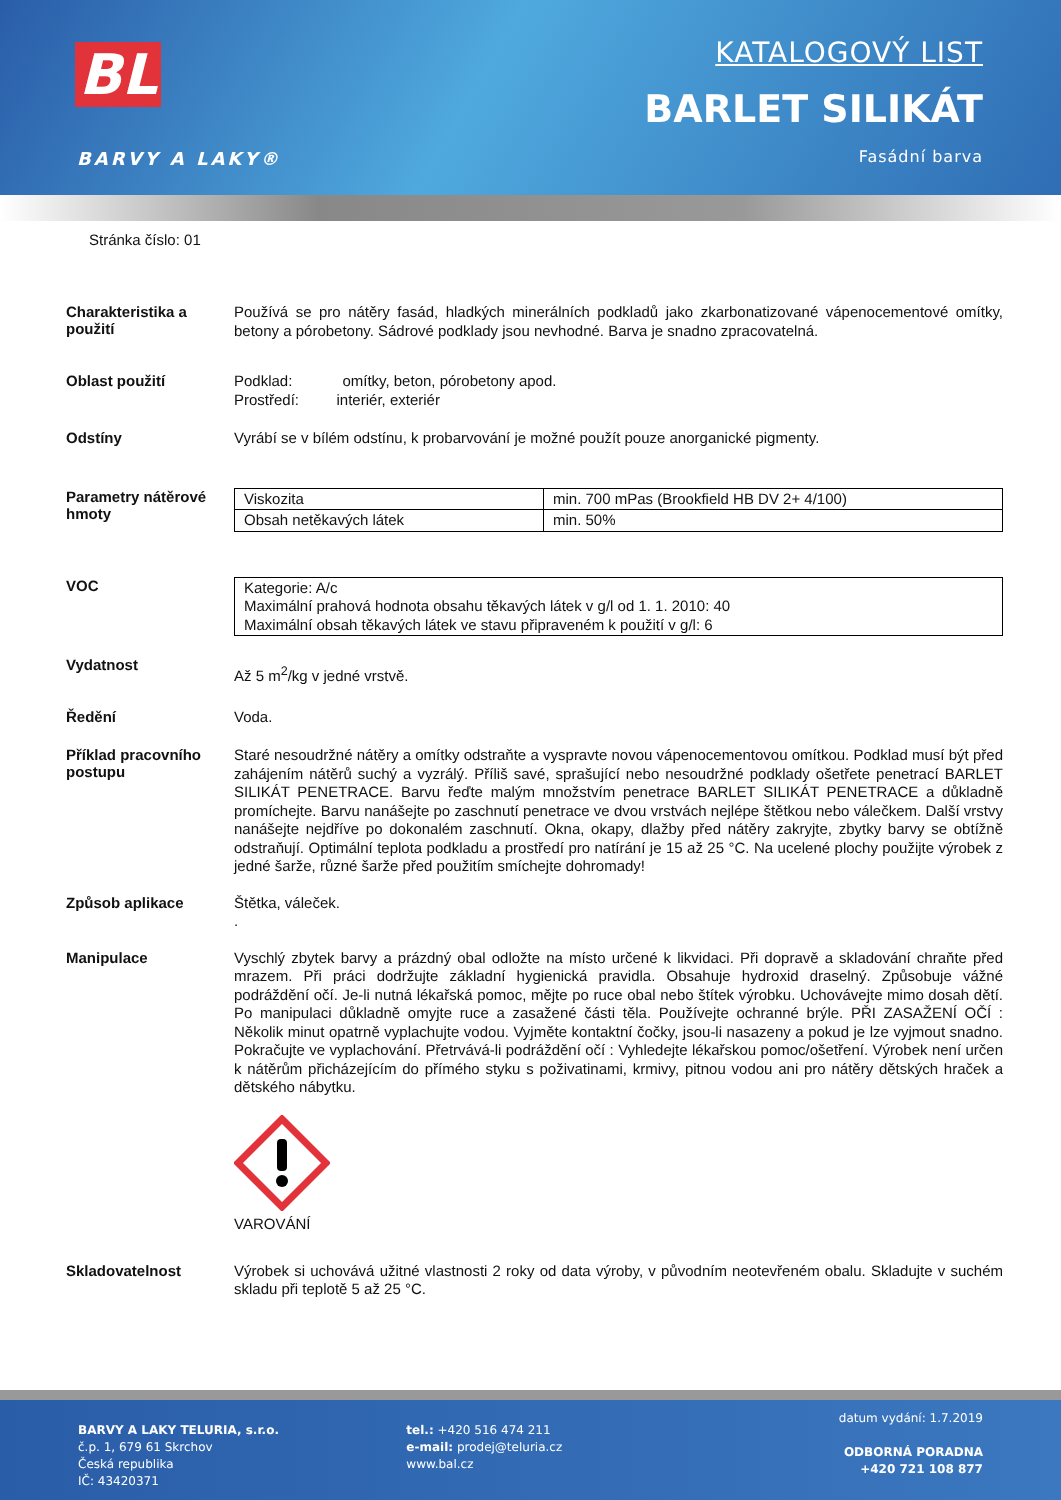BL
BARVY A LAKY®
KATALOGOVÝ LIST
BARLET SILIKÁT
Fasádní barva
Stránka číslo: 01
Charakteristika a použití
Používá se pro nátěry fasád, hladkých minerálních podkladů jako zkarbonatizované vápenocementové omítky, betony a pórobetony. Sádrové podklady jsou nevhodné. Barva je snadno zpracovatelná.
Oblast použití
Podklad: omítky, beton, pórobetony apod.
Prostředí: interiér, exteriér
Odstíny
Vyrábí se v bílém odstínu, k probarvování je možné použít pouze anorganické pigmenty.
Parametry nátěrové hmoty
| Viskozita | min. 700 mPas (Brookfield HB DV 2+ 4/100) |
| Obsah netěkavých látek | min. 50% |
VOC
| Kategorie: A/c Maximální prahová hodnota obsahu těkavých látek v g/l od 1. 1. 2010: 40 Maximální obsah těkavých látek ve stavu připraveném k použití v g/l: 6 |
Vydatnost
Až 5 m<sup>2</sup>/kg v jedné vrstvě.
Ředění
Voda.
Příklad pracovního postupu
Staré nesoudržné nátěry a omítky odstraňte a vyspravte novou vápenocementovou omítkou. Podklad musí být před zahájením nátěrů suchý a vyzrálý. Příliš savé, sprašující nebo nesoudržné podklady ošetřete penetrací BARLET SILIKÁT PENETRACE. Barvu řeďte malým množstvím penetrace BARLET SILIKÁT PENETRACE a důkladně promíchejte. Barvu nanášejte po zaschnutí penetrace ve dvou vrstvách nejlépe štětkou nebo válečkem. Další vrstvy nanášejte nejdříve po dokonalém zaschnutí. Okna, okapy, dlažby před nátěry zakryjte, zbytky barvy se obtížně odstraňují. Optimální teplota podkladu a prostředí pro natírání je 15 až 25 °C. Na ucelené plochy použijte výrobek z jedné šarže, různé šarže před použitím smíchejte dohromady!
Způsob aplikace
Štětka, váleček.
.
Manipulace
Vyschlý zbytek barvy a prázdný obal odložte na místo určené k likvidaci. Při dopravě a skladování chraňte před mrazem. Při práci dodržujte základní hygienická pravidla. Obsahuje hydroxid draselný. Způsobuje vážné podráždění očí. Je-li nutná lékařská pomoc, mějte po ruce obal nebo štítek výrobku. Uchovávejte mimo dosah dětí. Po manipulaci důkladně omyjte ruce a zasažené části těla. Používejte ochranné brýle. PŘI ZASAŽENÍ OČÍ : Několik minut opatrně vyplachujte vodou. Vyjměte kontaktní čočky, jsou-li nasazeny a pokud je lze vyjmout snadno. Pokračujte ve vyplachování. Přetrvává-li podráždění očí : Vyhledejte lékařskou pomoc/ošetření. Výrobek není určen k nátěrům přicházejícím do přímého styku s poživatinami, krmivy, pitnou vodou ani pro nátěry dětských hraček a dětského nábytku.
VAROVÁNÍ
Skladovatelnost
Výrobek si uchovává užitné vlastnosti 2 roky od data výroby, v původním neotevřeném obalu. Skladujte v suchém skladu při teplotě 5 až 25 °C.
BARVY A LAKY TELURIA, s.r.o.
č.p. 1, 679 61 Skrchov
Česká republika
IČ: 43420371
tel.: +420 516 474 211
e-mail: prodej@teluria.cz
www.bal.cz
datum vydání: 1.7.2019
ODBORNÁ PORADNA
+420 721 108 877